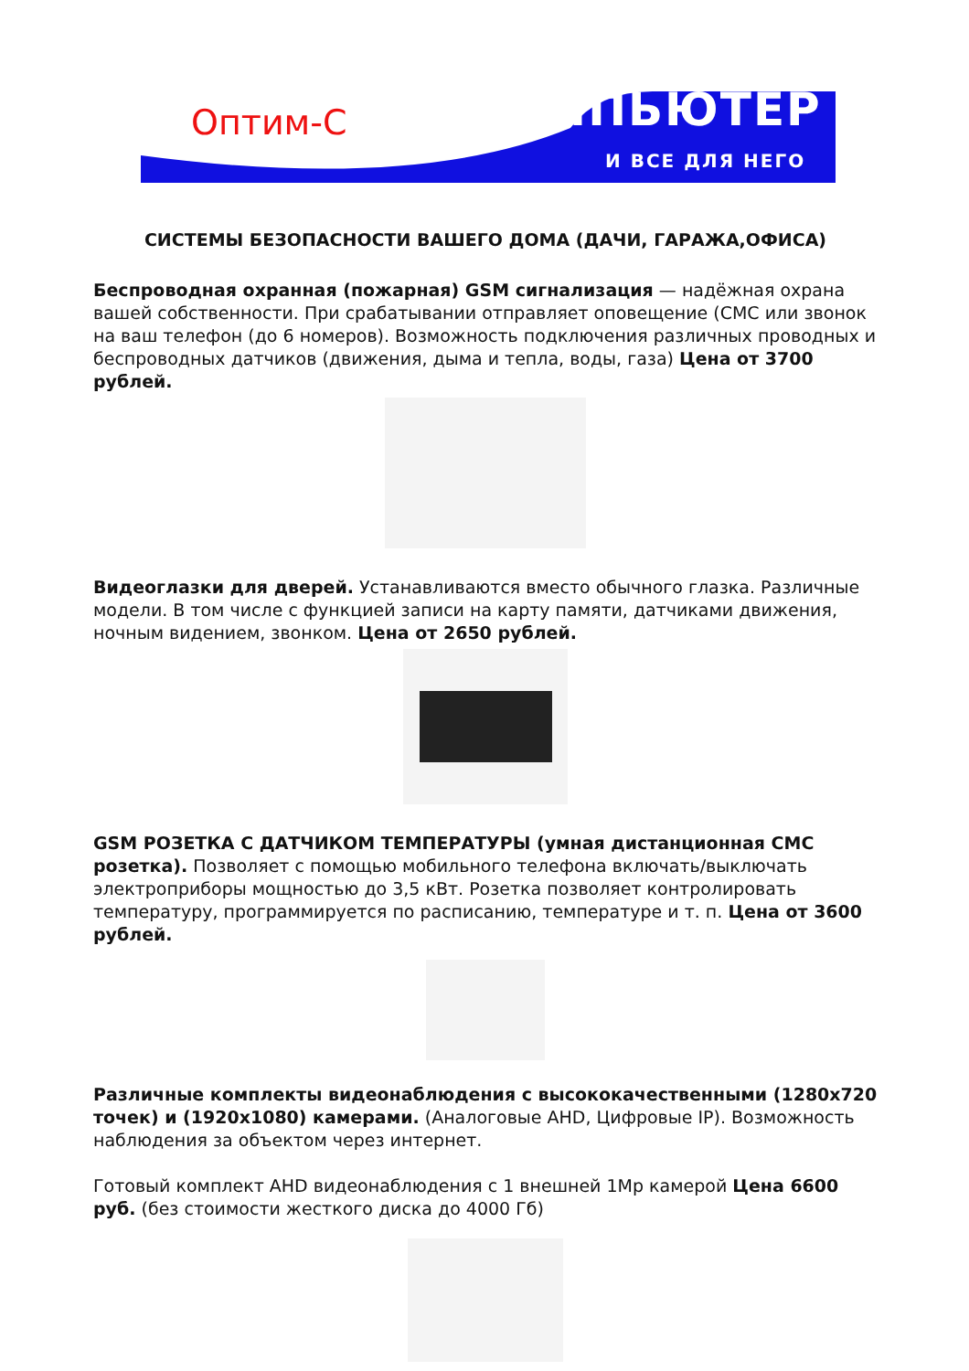Оптим-С КОМПЬЮТЕР
И ВСЕ ДЛЯ НЕГО
СИСТЕМЫ БЕЗОПАСНОСТИ ВАШЕГО ДОМА (ДАЧИ, ГАРАЖА,ОФИСА)
Беспроводная охранная (пожарная) GSM сигнализация — надёжная охрана вашей собственности. При срабатывании отправляет оповещение (СМС или звонок на ваш телефон (до 6 номеров). Возможность подключения различных проводных и беспроводных датчиков (движения, дыма и тепла, воды, газа) Цена от 3700 рублей.
Видеоглазки для дверей. Устанавливаются вместо обычного глазка. Различные модели. В том числе с функцией записи на карту памяти, датчиками движения, ночным видением, звонком. Цена от 2650 рублей.
GSM РОЗЕТКА С ДАТЧИКОМ ТЕМПЕРАТУРЫ (умная дистанционная СМС розетка). Позволяет с помощью мобильного телефона включать/выключать электроприборы мощностью до 3,5 кВт. Розетка позволяет контролировать температуру, программируется по расписанию, температуре и т. п. Цена от 3600 рублей.
Различные комплекты видеонаблюдения с высококачественными (1280x720 точек) и (1920x1080) камерами. (Аналоговые AHD, Цифровые IP). Возможность наблюдения за объектом через интернет.
Готовый комплект AHD видеонаблюдения с 1 внешней 1Mp камерой Цена 6600 руб. (без стоимости жесткого диска до 4000 Гб)